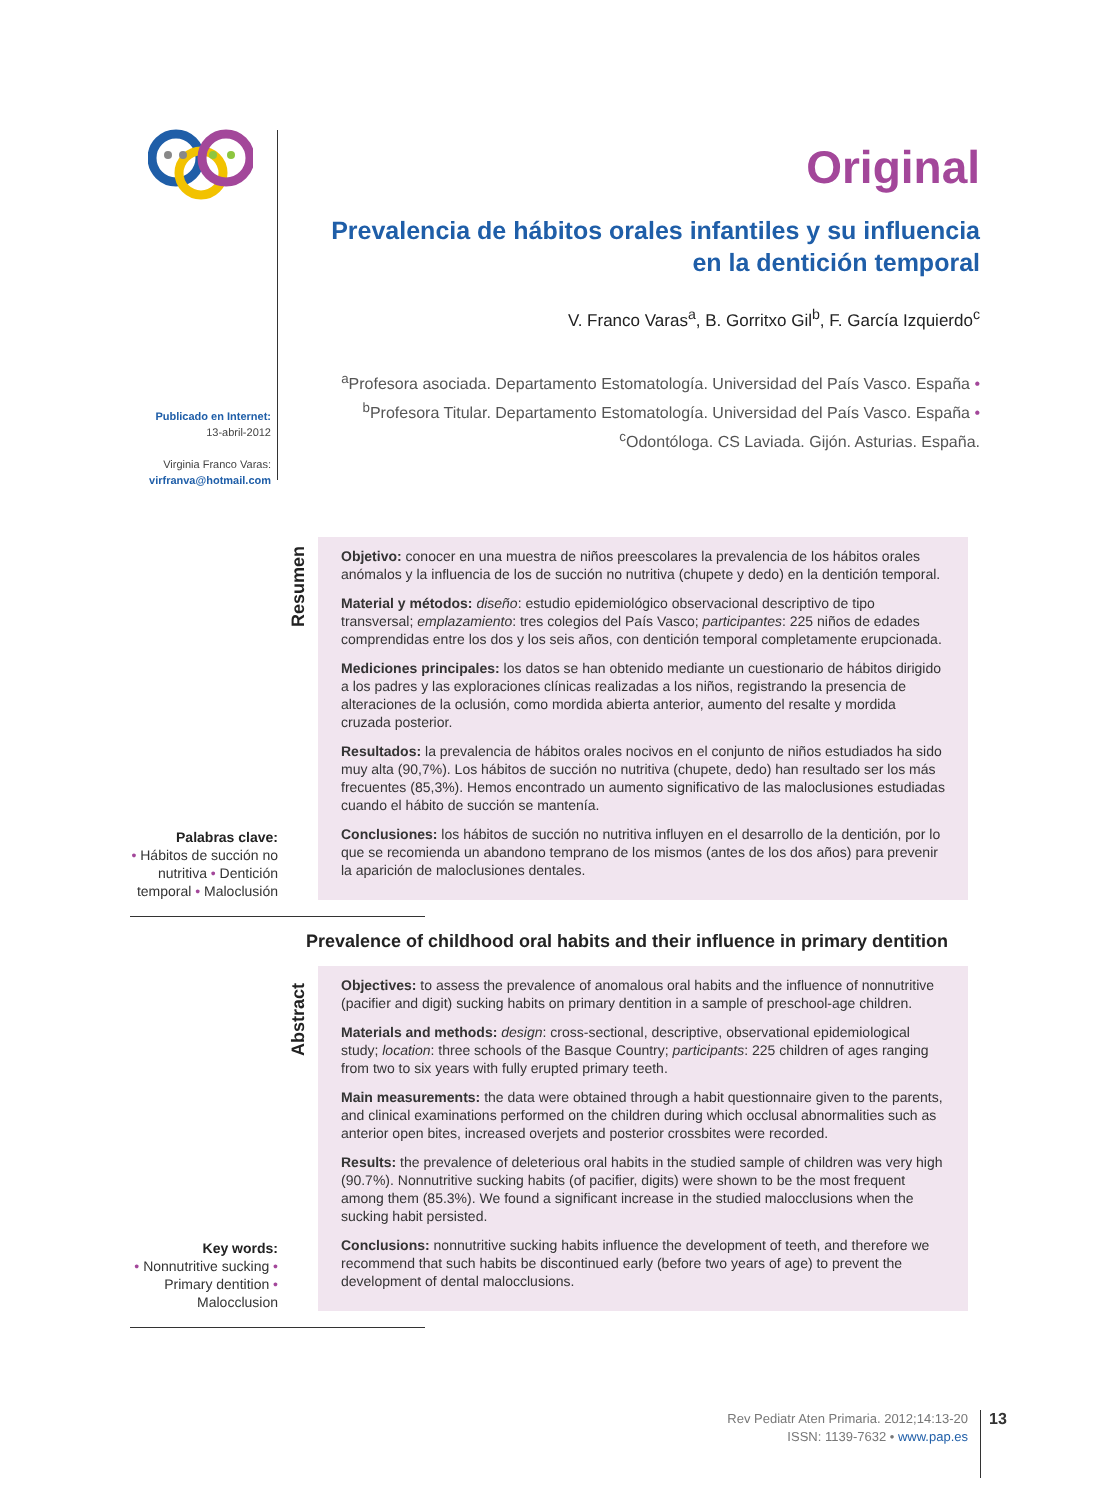Original
Prevalencia de hábitos orales infantiles y su influencia
en la dentición temporal
V. Franco Varas<sup>a</sup>, B. Gorritxo Gil<sup>b</sup>, F. García Izquierdo<sup>c</sup>
<sup>a</sup> Profesora asociada. Departamento Estomatología. Universidad del País Vasco. España • <sup>b</sup>Profesora Titular. Departamento Estomatología. Universidad del País Vasco. España • <sup>c</sup>Odontóloga. CS Laviada. Gijón. Asturias. España.
Publicado en Internet:
13-abril-2012
Virginia Franco Varas:
virfranva@hotmail.com
Palabras clave:
• Hábitos de succión no nutritiva • Dentición temporal • Maloclusión
Resumen
Objetivo: conocer en una muestra de niños preescolares la prevalencia de los hábitos orales anómalos y la influencia de los de succión no nutritiva (chupete y dedo) en la dentición temporal.
Material y métodos: diseño: estudio epidemiológico observacional descriptivo de tipo transversal; emplazamiento: tres colegios del País Vasco; participantes: 225 niños de edades comprendidas entre los dos y los seis años, con dentición temporal completamente erupcionada.
Mediciones principales: los datos se han obtenido mediante un cuestionario de hábitos dirigido a los padres y las exploraciones clínicas realizadas a los niños, registrando la presencia de alteraciones de la oclusión, como mordida abierta anterior, aumento del resalte y mordida cruzada posterior.
Resultados: la prevalencia de hábitos orales nocivos en el conjunto de niños estudiados ha sido muy alta (90,7%). Los hábitos de succión no nutritiva (chupete, dedo) han resultado ser los más frecuentes (85,3%). Hemos encontrado un aumento significativo de las maloclusiones estudiadas cuando el hábito de succión se mantenía.
Conclusiones: los hábitos de succión no nutritiva influyen en el desarrollo de la dentición, por lo que se recomienda un abandono temprano de los mismos (antes de los dos años) para prevenir la aparición de maloclusiones dentales.
Prevalence of childhood oral habits and their influence in primary dentition
Key words:
• Nonnutritive sucking • Primary dentition • Malocclusion
Abstract
Objectives: to assess the prevalence of anomalous oral habits and the influence of nonnutritive (pacifier and digit) sucking habits on primary dentition in a sample of preschool-age children.
Materials and methods: design: cross-sectional, descriptive, observational epidemiological study; location: three schools of the Basque Country; participants: 225 children of ages ranging from two to six years with fully erupted primary teeth.
Main measurements: the data were obtained through a habit questionnaire given to the parents, and clinical examinations performed on the children during which occlusal abnormalities such as anterior open bites, increased overjets and posterior crossbites were recorded.
Results: the prevalence of deleterious oral habits in the studied sample of children was very high (90.7%). Nonnutritive sucking habits (of pacifier, digits) were shown to be the most frequent among them (85.3%). We found a significant increase in the studied malocclusions when the sucking habit persisted.
Conclusions: nonnutritive sucking habits influence the development of teeth, and therefore we recommend that such habits be discontinued early (before two years of age) to prevent the development of dental malocclusions.
Rev Pediatr Aten Primaria. 2012;14:13-20
ISSN: 1139-7632 • www.pap.es
13